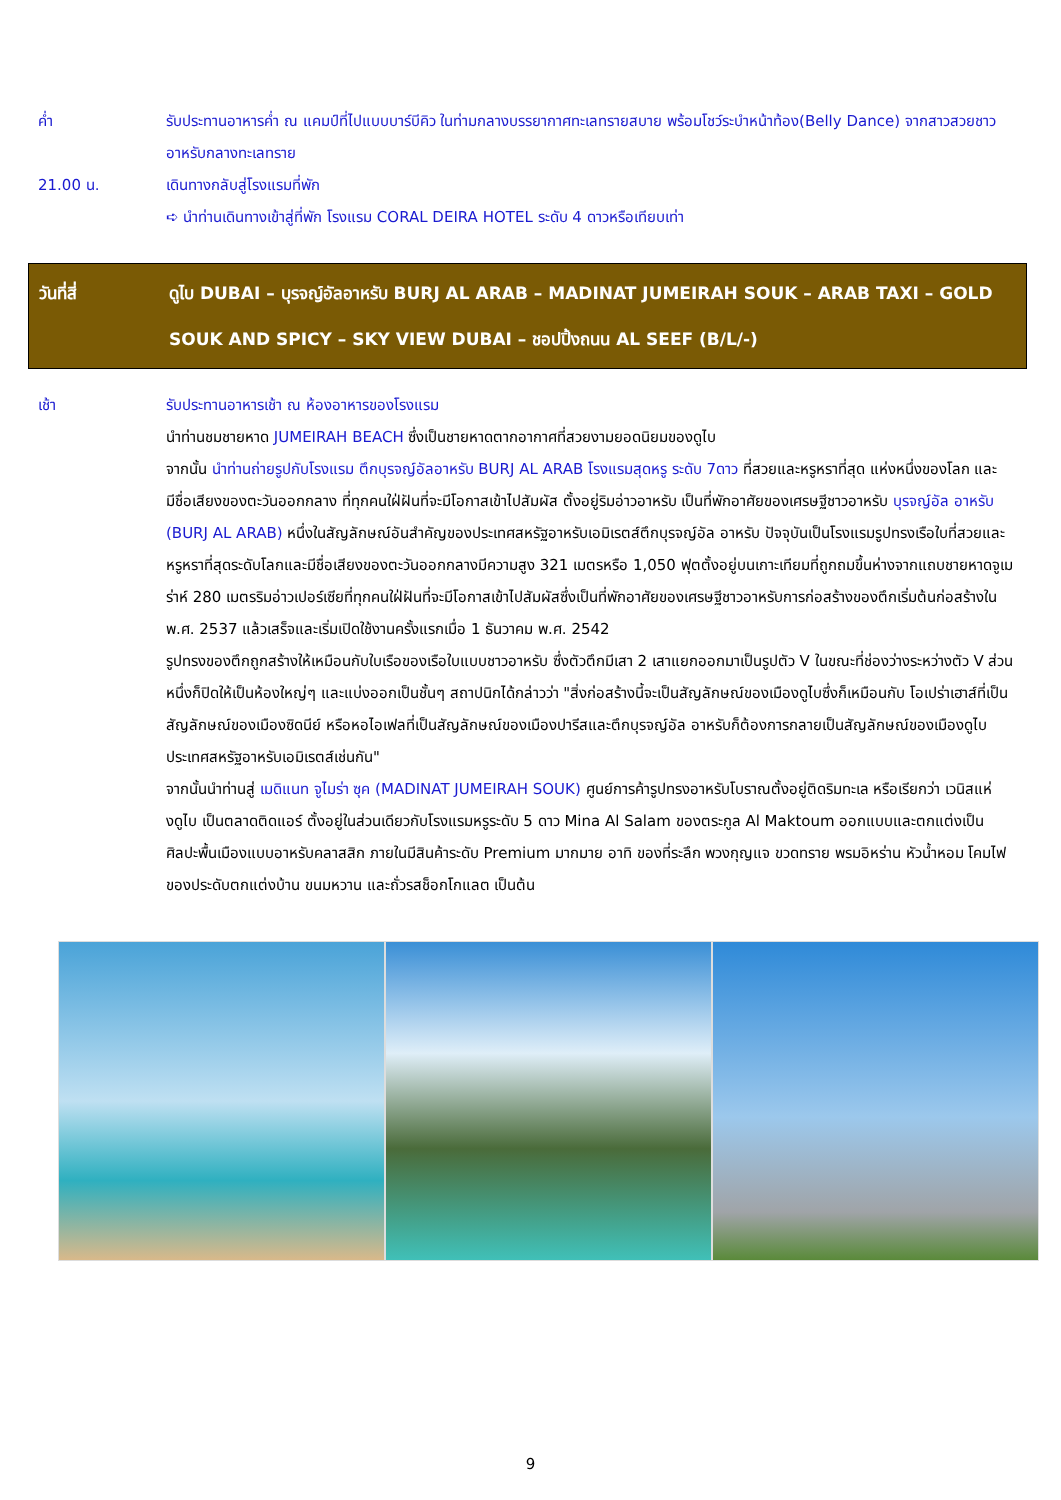ค่ำ รับประทานอาหารค่ำ ณ แคมป์ที่ไปแบบบาร์บีคิว ในท่ามกลางบรรยากาศทะเลทรายสบาย พร้อมโชว์ระบำหน้าท้อง(Belly Dance) จากสาวสวยชาวอาหรับกลางทะเลทราย
21.00 น. เดินทางกลับสู่โรงแรมที่พัก
➪ นำท่านเดินทางเข้าสู่ที่พัก โรงแรม CORAL DEIRA HOTEL ระดับ 4 ดาวหรือเทียบเท่า
วันที่สี่ ดูไบ DUBAI – บุรจญ์อัลอาหรับ BURJ AL ARAB – MADINAT JUMEIRAH SOUK – ARAB TAXI – GOLD SOUK AND SPICY – SKY VIEW DUBAI – ชอปปิ้งถนน AL SEEF (B/L/-)
เช้า รับประทานอาหารเช้า ณ ห้องอาหารของโรงแรม
นำท่านชมชายหาด JUMEIRAH BEACH ซึ่งเป็นชายหาดตากอากาศที่สวยงามยอดนิยมของดูไบ
จากนั้น นำท่านถ่ายรูปกับโรงแรม ตึกบุรจญ์อัลอาหรับ BURJ AL ARAB โรงแรมสุดหรู ระดับ 7ดาว ที่สวยและหรูหราที่สุด แห่งหนึ่งของโลก และมีชื่อเสียงของตะวันออกกลาง ที่ทุกคนใฝ่ฝันที่จะมีโอกาสเข้าไปสัมผัส ตั้งอยู่ริมอ่าวอาหรับ เป็นที่พักอาศัยของเศรษฐีชาวอาหรับ บุรจญ์อัล อาหรับ (BURJ AL ARAB) หนึ่งในสัญลักษณ์อันสำคัญของประเทศสหรัฐอาหรับเอมิเรตส์ตึกบุรจญ์อัล อาหรับ ปัจจุบันเป็นโรงแรมรูปทรงเรือใบที่สวยและหรูหราที่สุดระดับโลกและมีชื่อเสียงของตะวันออกกลางมีความสูง 321 เมตรหรือ 1,050 ฟุตตั้งอยู่บนเกาะเทียมที่ถูกถมขึ้นห่างจากแถบชายหาดจูเมร่าห์ 280 เมตรริมอ่าวเปอร์เซียที่ทุกคนใฝ่ฝันที่จะมีโอกาสเข้าไปสัมผัสซึ่งเป็นที่พักอาศัยของเศรษฐีชาวอาหรับการก่อสร้างของตึกเริ่มต้นก่อสร้างใน พ.ศ. 2537 แล้วเสร็จและเริ่มเปิดใช้งานครั้งแรกเมื่อ 1 ธันวาคม พ.ศ. 2542
รูปทรงของตึกถูกสร้างให้เหมือนกับใบเรือของเรือใบแบบชาวอาหรับ ซึ่งตัวตึกมีเสา 2 เสาแยกออกมาเป็นรูปตัว V ในขณะที่ช่องว่างระหว่างตัว V ส่วนหนึ่งก็ปิดให้เป็นห้องใหญ่ๆ และแบ่งออกเป็นชั้นๆ สถาปนิกได้กล่าวว่า "สิ่งก่อสร้างนี้จะเป็นสัญลักษณ์ของเมืองดูไบซึ่งก็เหมือนกับ โอเปร่าเฮาส์ที่เป็นสัญลักษณ์ของเมืองซิดนีย์ หรือหอไอเฟลที่เป็นสัญลักษณ์ของเมืองปารีสและตึกบุรจญ์อัล อาหรับก็ต้องการกลายเป็นสัญลักษณ์ของเมืองดูไบประเทศสหรัฐอาหรับเอมิเรตส์เช่นกัน"
จากนั้นนำท่านสู่ เมดิแนท จูไมร่า ซุค (MADINAT JUMEIRAH SOUK) ศูนย์การค้ารูปทรงอาหรับโบราณตั้งอยู่ติดริมทะเล หรือเรียกว่า เวนิสแห่งดูไบ เป็นตลาดติดแอร์ ตั้งอยู่ในส่วนเดียวกับโรงแรมหรูระดับ 5 ดาว Mina Al Salam ของตระกูล Al Maktoum ออกแบบและตกแต่งเป็นศิลปะพื้นเมืองแบบอาหรับคลาสสิก ภายในมีสินค้าระดับ Premium มากมาย อาทิ ของที่ระลึก พวงกุญแจ ขวดทราย พรมอิหร่าน หัวน้ำหอม โคมไฟ ของประดับตกแต่งบ้าน ขนมหวาน และถั่วรสช็อกโกแลต เป็นต้น
9